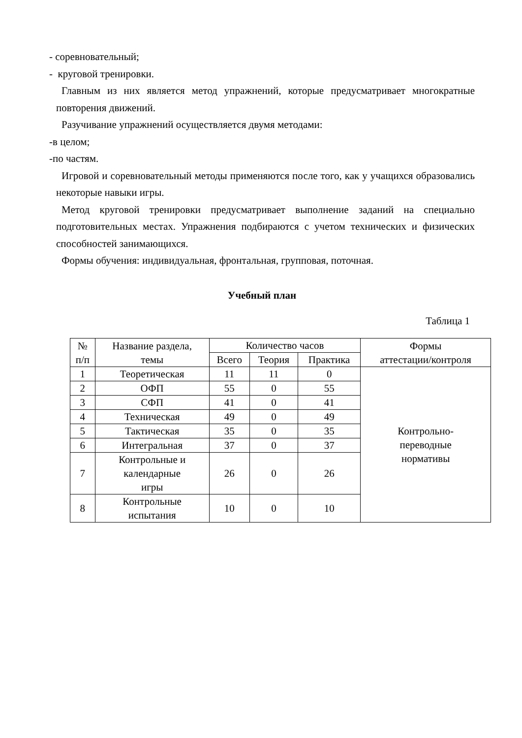- соревновательный;
- круговой тренировки.
Главным из них является метод упражнений, которые предусматривает многократные повторения движений.
Разучивание упражнений осуществляется двумя методами:
-в целом;
-по частям.
Игровой и соревновательный методы применяются после того, как у учащихся образовались некоторые навыки игры.
Метод круговой тренировки предусматривает выполнение заданий на специально подготовительных местах. Упражнения подбираются с учетом технических и физических способностей занимающихся.
Формы обучения: индивидуальная, фронтальная, групповая, поточная.
Учебный план
Таблица 1
| № п/п | Название раздела, темы | Количество часов | | | Формы аттестации/контроля |
| --- | --- | --- | --- | --- | --- |
| | | Всего | Теория | Практика | |
| 1 | Теоретическая | 11 | 11 | 0 | Контрольно- переводные нормативы |
| 2 | ОФП | 55 | 0 | 55 | |
| 3 | СФП | 41 | 0 | 41 | |
| 4 | Техническая | 49 | 0 | 49 | |
| 5 | Тактическая | 35 | 0 | 35 | |
| 6 | Интегральная | 37 | 0 | 37 | |
| 7 | Контрольные и календарные игры | 26 | 0 | 26 | |
| 8 | Контрольные испытания | 10 | 0 | 10 | |